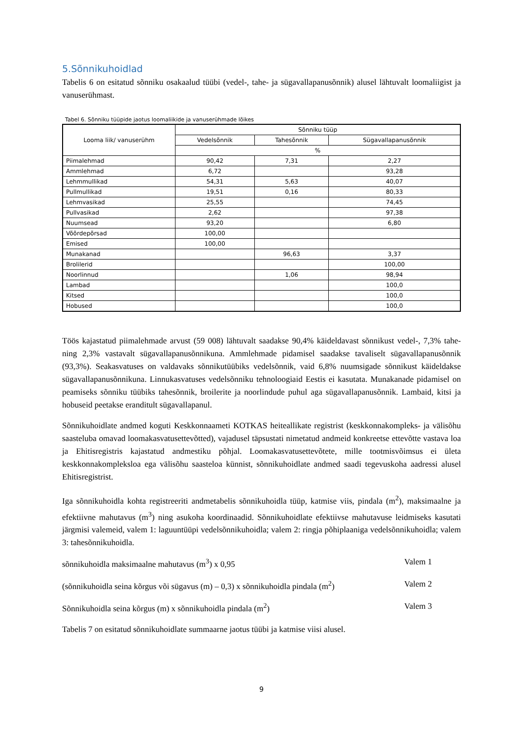5.Sõnnikuhoidlad
Tabelis 6 on esitatud sõnniku osakaalud tüübi (vedel-, tahe- ja sügavallapanusõnnik) alusel lähtuvalt loomaliigist ja vanuserühmast.
Tabel 6. Sõnniku tüüpide jaotus loomaliikide ja vanuserühmade lõikes
| Looma liik/ vanuserühm | Sõnniku tüüp | | |
| --- | --- | --- | --- |
| | Vedelsõnnik | Tahesõnnik | Sügavallapanusõnnik |
| | % | | |
| Piimalehmad | 90,42 | 7,31 | 2,27 |
| Ammlehmad | 6,72 | | 93,28 |
| Lehmmullikad | 54,31 | 5,63 | 40,07 |
| Pullmullikad | 19,51 | 0,16 | 80,33 |
| Lehmvasikad | 25,55 | | 74,45 |
| Pullvasikad | 2,62 | | 97,38 |
| Nuumsead | 93,20 | | 6,80 |
| Võõrdepõrsad | 100,00 | | |
| Emised | 100,00 | | |
| Munakanad | | 96,63 | 3,37 |
| Brolilerid | | | 100,00 |
| Noorlinnud | | 1,06 | 98,94 |
| Lambad | | | 100,0 |
| Kitsed | | | 100,0 |
| Hobused | | | 100,0 |
Töös kajastatud piimalehmade arvust (59 008) lähtuvalt saadakse 90,4% käideldavast sõnnikust vedel-, 7,3% tahe- ning 2,3% vastavalt sügavallapanusõnnikuna. Ammlehmade pidamisel saadakse tavaliselt sügavallapanusõnnik (93,3%). Seakasvatuses on valdavaks sõnnikutüübiks vedelsõnnik, vaid 6,8% nuumsigade sõnnikust käideldakse sügavallapanusõnnikuna. Linnukasvatuses vedelsõnniku tehnoloogiaid Eestis ei kasutata. Munakanade pidamisel on peamiseks sõnniku tüübiks tahesõnnik, broilerite ja noorlindude puhul aga sügavallapanusõnnik. Lambaid, kitsi ja hobuseid peetakse eranditult sügavallapanul.
Sõnnikuhoidlate andmed koguti Keskkonnaameti KOTKAS heiteallikate registrist (keskkonnakompleks- ja välisõhu saasteluba omavad loomakasvatusettevõtted), vajadusel täpsustati nimetatud andmeid konkreetse ettevõtte vastava loa ja Ehitisregistris kajastatud andmestiku põhjal. Loomakasvatusettevõtete, mille tootmisvõimsus ei ületa keskkonnakompleksloa ega välisõhu saasteloa künnist, sõnnikuhoidlate andmed saadi tegevuskoha aadressi alusel Ehitisregistrist.
Iga sõnnikuhoidla kohta registreeriti andmetabelis sõnnikuhoidla tüüp, katmise viis, pindala (m<sup>2</sup>), maksimaalne ja efektiivne mahutavus (m<sup>3</sup>) ning asukoha koordinaadid. Sõnnikuhoidlate efektiivse mahutavuse leidmiseks kasutati järgmisi valemeid, valem 1: laguuntüüpi vedelsõnnikuhoidla; valem 2: ringja põhiplaaniga vedelsõnnikuhoidla; valem 3: tahesõnnikuhoidla.
sõnnikuhoidla maksimaalne mahutavus (m<sup>3</sup>) x 0,95 Valem 1
(sõnnikuhoidla seina kõrgus või sügavus (m) – 0,3) x sõnnikuhoidla pindala (m<sup>2</sup>) Valem 2
Sõnnikuhoidla seina kõrgus (m) x sõnnikuhoidla pindala (m<sup>2</sup>) Valem 3
Tabelis 7 on esitatud sõnnikuhoidlate summaarne jaotus tüübi ja katmise viisi alusel.
9